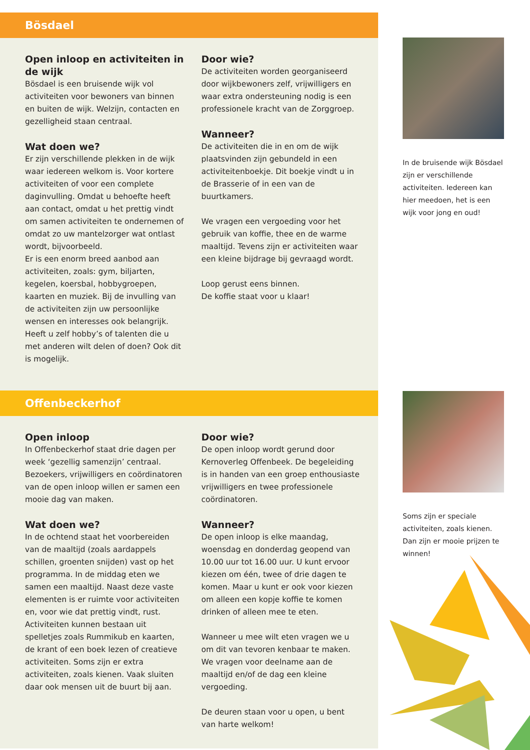Bösdael
Open inloop en activiteiten in de wijk
Bösdael is een bruisende wijk vol activiteiten voor bewoners van binnen en buiten de wijk. Welzijn, contacten en gezelligheid staan centraal.
Wat doen we?
Er zijn verschillende plekken in de wijk waar iedereen welkom is. Voor kortere activiteiten of voor een complete daginvulling. Omdat u behoefte heeft aan contact, omdat u het prettig vindt om samen activiteiten te ondernemen of omdat zo uw mantelzorger wat ontlast wordt, bijvoorbeeld.
Er is een enorm breed aanbod aan activiteiten, zoals: gym, biljarten, kegelen, koersbal, hobbygroepen, kaarten en muziek. Bij de invulling van de activiteiten zijn uw persoonlijke wensen en interesses ook belangrijk. Heeft u zelf hobby’s of talenten die u met anderen wilt delen of doen? Ook dit is mogelijk.
Door wie?
De activiteiten worden georganiseerd door wijkbewoners zelf, vrijwilligers en waar extra ondersteuning nodig is een professionele kracht van de Zorggroep.
Wanneer?
De activiteiten die in en om de wijk plaatsvinden zijn gebundeld in een activiteitenboekje. Dit boekje vindt u in de Brasserie of in een van de buurtkamers.
We vragen een vergoeding voor het gebruik van koffie, thee en de warme maaltijd. Tevens zijn er activiteiten waar een kleine bijdrage bij gevraagd wordt.
Loop gerust eens binnen.
De koffie staat voor u klaar!
Offenbeckerhof
Open inloop
In Offenbeckerhof staat drie dagen per week ‘gezellig samenzijn’ centraal. Bezoekers, vrijwilligers en coördinatoren van de open inloop willen er samen een mooie dag van maken.
Wat doen we?
In de ochtend staat het voorbereiden van de maaltijd (zoals aardappels schillen, groenten snijden) vast op het programma. In de middag eten we samen een maaltijd. Naast deze vaste elementen is er ruimte voor activiteiten en, voor wie dat prettig vindt, rust. Activiteiten kunnen bestaan uit spelletjes zoals Rummikub en kaarten, de krant of een boek lezen of creatieve activiteiten. Soms zijn er extra activiteiten, zoals kienen. Vaak sluiten daar ook mensen uit de buurt bij aan.
Door wie?
De open inloop wordt gerund door Kernoverleg Offenbeek. De begeleiding is in handen van een groep enthousiaste vrijwilligers en twee professionele coördinatoren.
Wanneer?
De open inloop is elke maandag, woensdag en donderdag geopend van 10.00 uur tot 16.00 uur. U kunt ervoor kiezen om één, twee of drie dagen te komen. Maar u kunt er ook voor kiezen om alleen een kopje koffie te komen drinken of alleen mee te eten.
Wanneer u mee wilt eten vragen we u om dit van tevoren kenbaar te maken. We vragen voor deelname aan de maaltijd en/of de dag een kleine vergoeding.
De deuren staan voor u open, u bent van harte welkom!
In de bruisende wijk Bösdael zijn er verschillende activiteiten. Iedereen kan hier meedoen, het is een wijk voor jong en oud!
Soms zijn er speciale activiteiten, zoals kienen. Dan zijn er mooie prijzen te winnen!